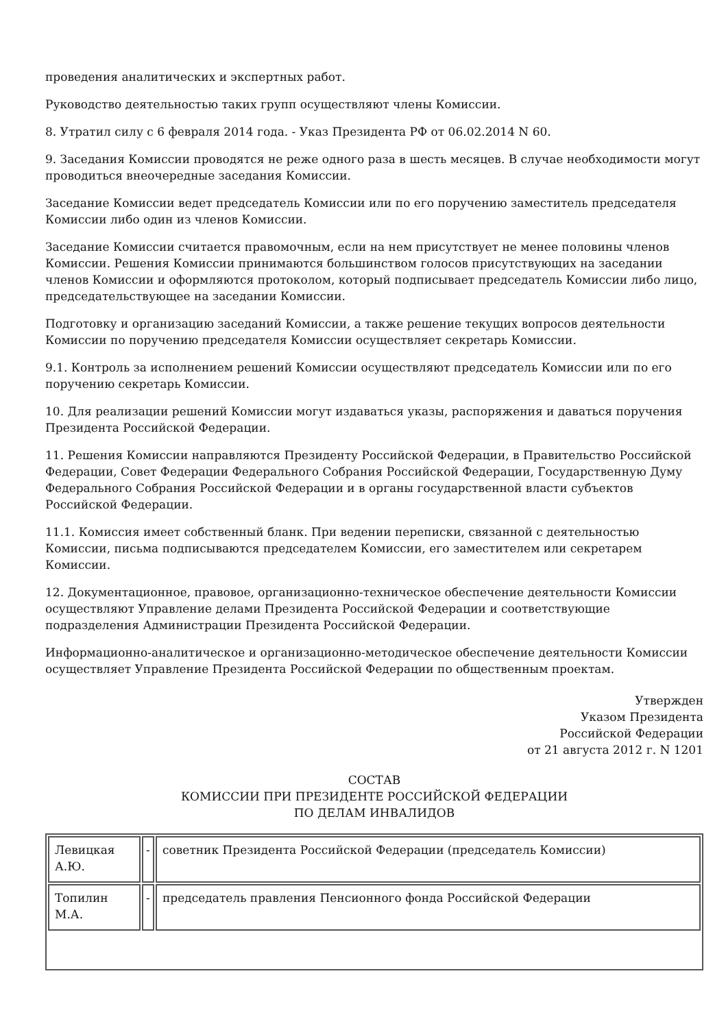проведения аналитических и экспертных работ.
Руководство деятельностью таких групп осуществляют члены Комиссии.
8. Утратил силу с 6 февраля 2014 года. - Указ Президента РФ от 06.02.2014 N 60.
9. Заседания Комиссии проводятся не реже одного раза в шесть месяцев. В случае необходимости могут проводиться внеочередные заседания Комиссии.
Заседание Комиссии ведет председатель Комиссии или по его поручению заместитель председателя Комиссии либо один из членов Комиссии.
Заседание Комиссии считается правомочным, если на нем присутствует не менее половины членов Комиссии. Решения Комиссии принимаются большинством голосов присутствующих на заседании членов Комиссии и оформляются протоколом, который подписывает председатель Комиссии либо лицо, председательствующее на заседании Комиссии.
Подготовку и организацию заседаний Комиссии, а также решение текущих вопросов деятельности Комиссии по поручению председателя Комиссии осуществляет секретарь Комиссии.
9.1. Контроль за исполнением решений Комиссии осуществляют председатель Комиссии или по его поручению секретарь Комиссии.
10. Для реализации решений Комиссии могут издаваться указы, распоряжения и даваться поручения Президента Российской Федерации.
11. Решения Комиссии направляются Президенту Российской Федерации, в Правительство Российской Федерации, Совет Федерации Федерального Собрания Российской Федерации, Государственную Думу Федерального Собрания Российской Федерации и в органы государственной власти субъектов Российской Федерации.
11.1. Комиссия имеет собственный бланк. При ведении переписки, связанной с деятельностью Комиссии, письма подписываются председателем Комиссии, его заместителем или секретарем Комиссии.
12. Документационное, правовое, организационно-техническое обеспечение деятельности Комиссии осуществляют Управление делами Президента Российской Федерации и соответствующие подразделения Администрации Президента Российской Федерации.
Информационно-аналитическое и организационно-методическое обеспечение деятельности Комиссии осуществляет Управление Президента Российской Федерации по общественным проектам.
Утвержден
Указом Президента
Российской Федерации
от 21 августа 2012 г. N 1201
СОСТАВ
КОМИССИИ ПРИ ПРЕЗИДЕНТЕ РОССИЙСКОЙ ФЕДЕРАЦИИ
ПО ДЕЛАМ ИНВАЛИДОВ
| Левицкая А.Ю. | - | советник Президента Российской Федерации (председатель Комиссии) |
| Топилин М.А. | - | председатель правления Пенсионного фонда Российской Федерации |